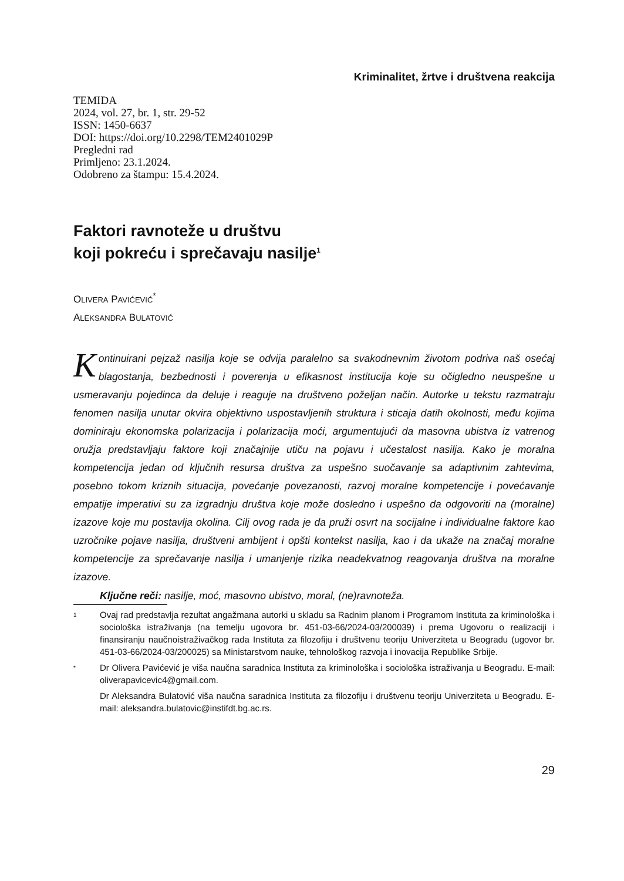Kriminalitet, žrtve i društvena reakcija
TEMIDA
2024, vol. 27, br. 1, str. 29-52
ISSN: 1450-6637
DOI: https://doi.org/10.2298/TEM2401029P
Pregledni rad
Primljeno: 23.1.2024.
Odobreno za štampu: 15.4.2024.
Faktori ravnoteže u društvu
koji pokreću i sprečavaju nasilje<sup>1</sup>
OLIVERA PAVIĆEVIĆ<sup>*</sup>
ALEKSANDRA BULATOVIĆ
Kontinuirani pejzaž nasilja koje se odvija paralelno sa svakodnevnim životom podriva naš osećaj blagostanja, bezbednosti i poverenja u efikasnost institucija koje su očigledno neuspešne u usmeravanju pojedinca da deluje i reaguje na društveno poželjan način. Autorke u tekstu razmatraju fenomen nasilja unutar okvira objektivno uspostavljenih struktura i sticaja datih okolnosti, među kojima dominiraju ekonomska polarizacija i polarizacija moći, argumentujući da masovna ubistva iz vatrenog oružja predstavljaju faktore koji značajnije utiču na pojavu i učestalost nasilja. Kako je moralna kompetencija jedan od ključnih resursa društva za uspešno suočavanje sa adaptivnim zahtevima, posebno tokom kriznih situacija, povećanje povezanosti, razvoj moralne kompetencije i povećavanje empatije imperativi su za izgradnju društva koje može dosledno i uspešno da odgovoriti na (moralne) izazove koje mu postavlja okolina. Cilj ovog rada je da pruži osvrt na socijalne i individualne faktore kao uzročnike pojave nasilja, društveni ambijent i opšti kontekst nasilja, kao i da ukaže na značaj moralne kompetencije za sprečavanje nasilja i umanjenje rizika neadekvatnog reagovanja društva na moralne izazove.
Ključne reči: nasilje, moć, masovno ubistvo, moral, (ne)ravnoteža.
1 Ovaj rad predstavlja rezultat angažmana autorki u skladu sa Radnim planom i Programom Instituta za kriminološka i sociološka istraživanja (na temelju ugovora br. 451-03-66/2024-03/200039) i prema Ugovoru o realizaciji i finansiranju naučnoistraživačkog rada Instituta za filozofiju i društvenu teoriju Univerziteta u Beogradu (ugovor br. 451-03-66/2024-03/200025) sa Ministarstvom nauke, tehnološkog razvoja i inovacija Republike Srbije.
* Dr Olivera Pavićević je viša naučna saradnica Instituta za kriminološka i sociološka istraživanja u Beogradu. E-mail: oliverapavicevic4@gmail.com.
Dr Aleksandra Bulatović viša naučna saradnica Instituta za filozofiju i društvenu teoriju Univerziteta u Beogradu. E-mail: aleksandra.bulatovic@instifdt.bg.ac.rs.
29